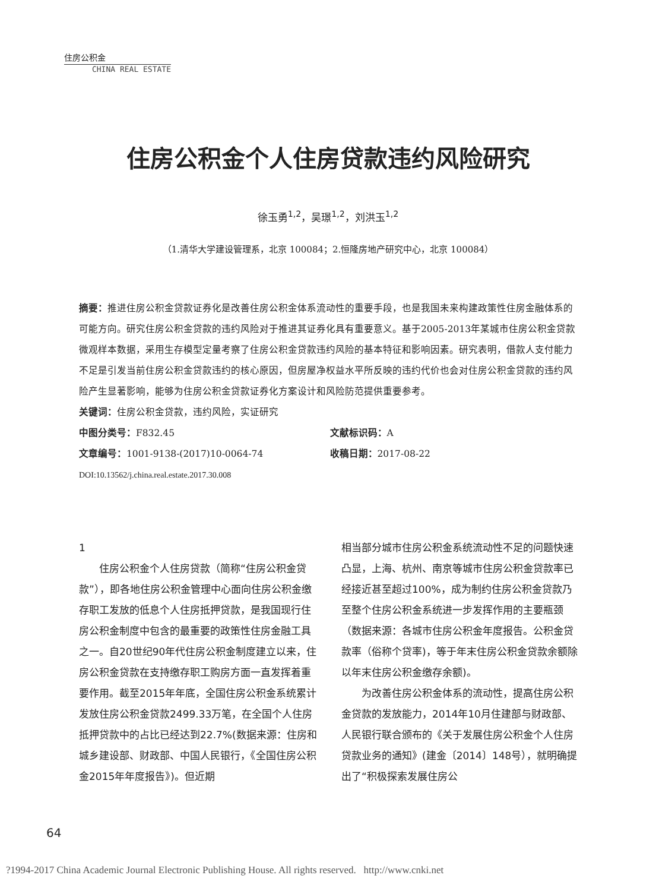住房公积金
CHINA REAL ESTATE
住房公积金个人住房贷款违约风险研究
徐玉勇<sup>1,2</sup>，吴璟<sup>1,2</sup>，刘洪玉<sup>1,2</sup>
（1.清华大学建设管理系，北京 100084；2.恒隆房地产研究中心，北京 100084）
摘要：推进住房公积金贷款证券化是改善住房公积金体系流动性的重要手段，也是我国未来构建政策性住房金融体系的可能方向。研究住房公积金贷款的违约风险对于推进其证券化具有重要意义。基于2005-2013年某城市住房公积金贷款微观样本数据，采用生存模型定量考察了住房公积金贷款违约风险的基本特征和影响因素。研究表明，借款人支付能力不足是引发当前住房公积金贷款违约的核心原因，但房屋净权益水平所反映的违约代价也会对住房公积金贷款的违约风险产生显著影响，能够为住房公积金贷款证券化方案设计和风险防范提供重要参考。
关键词：住房公积金贷款，违约风险，实证研究
中图分类号：F832.45 文献标识码：A
文章编号：1001-9138-(2017)10-0064-74 收稿日期：2017-08-22
DOI:10.13562/j.china.real.estate.2017.30.008
1
住房公积金个人住房贷款（简称“住房公积金贷款”），即各地住房公积金管理中心面向住房公积金缴存职工发放的低息个人住房抵押贷款，是我国现行住房公积金制度中包含的最重要的政策性住房金融工具之一。自20世纪90年代住房公积金制度建立以来，住房公积金贷款在支持缴存职工购房方面一直发挥着重要作用。截至2015年年底，全国住房公积金系统累计发放住房公积金贷款2499.33万笔，在全国个人住房抵押贷款中的占比已经达到22.7%(数据来源：住房和城乡建设部、财政部、中国人民银行，《全国住房公积金2015年年度报告》)。但近期
相当部分城市住房公积金系统流动性不足的问题快速凸显，上海、杭州、南京等城市住房公积金贷款率已经接近甚至超过100%，成为制约住房公积金贷款乃至整个住房公积金系统进一步发挥作用的主要瓶颈（数据来源：各城市住房公积金年度报告。公积金贷款率（俗称个贷率)，等于年末住房公积金贷款余额除以年末住房公积金缴存余额)。
为改善住房公积金体系的流动性，提高住房公积金贷款的发放能力，2014年10月住建部与财政部、人民银行联合颁布的《关于发展住房公积金个人住房贷款业务的通知》(建金〔2014〕148号），就明确提出了“积极探索发展住房公
64
?1994-2017 China Academic Journal Electronic Publishing House. All rights reserved. http://www.cnki.net